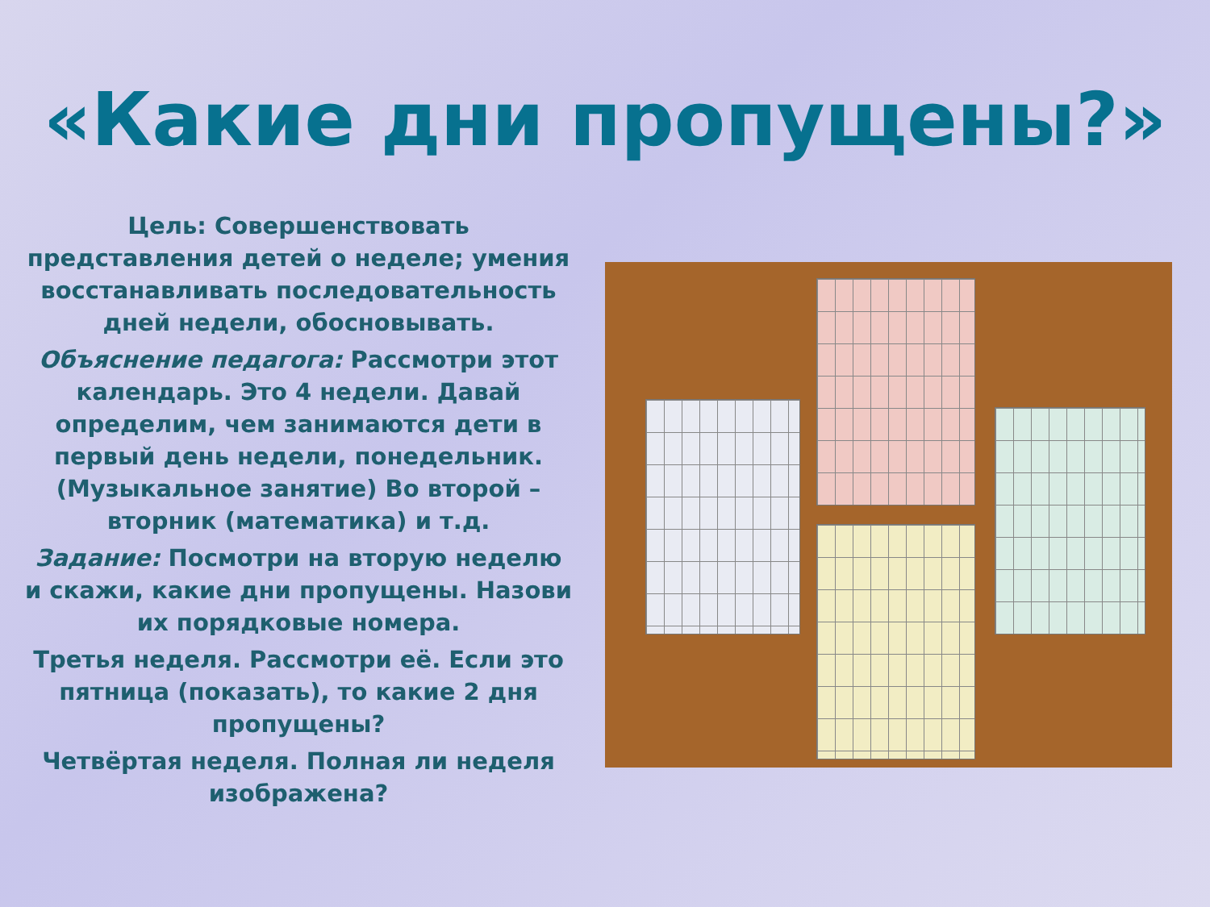«Какие дни пропущены?»
Цель: Совершенствовать представления детей о неделе; умения восстанавливать последовательность дней недели, обосновывать.
Объяснение педагога: Рассмотри этот календарь. Это 4 недели. Давай определим, чем занимаются дети в первый день недели, понедельник. (Музыкальное занятие) Во второй – вторник (математика) и т.д.
Задание: Посмотри на вторую неделю и скажи, какие дни пропущены. Назови их порядковые номера.
Третья неделя. Рассмотри её. Если это пятница (показать), то какие 2 дня пропущены?
Четвёртая неделя. Полная ли неделя изображена?